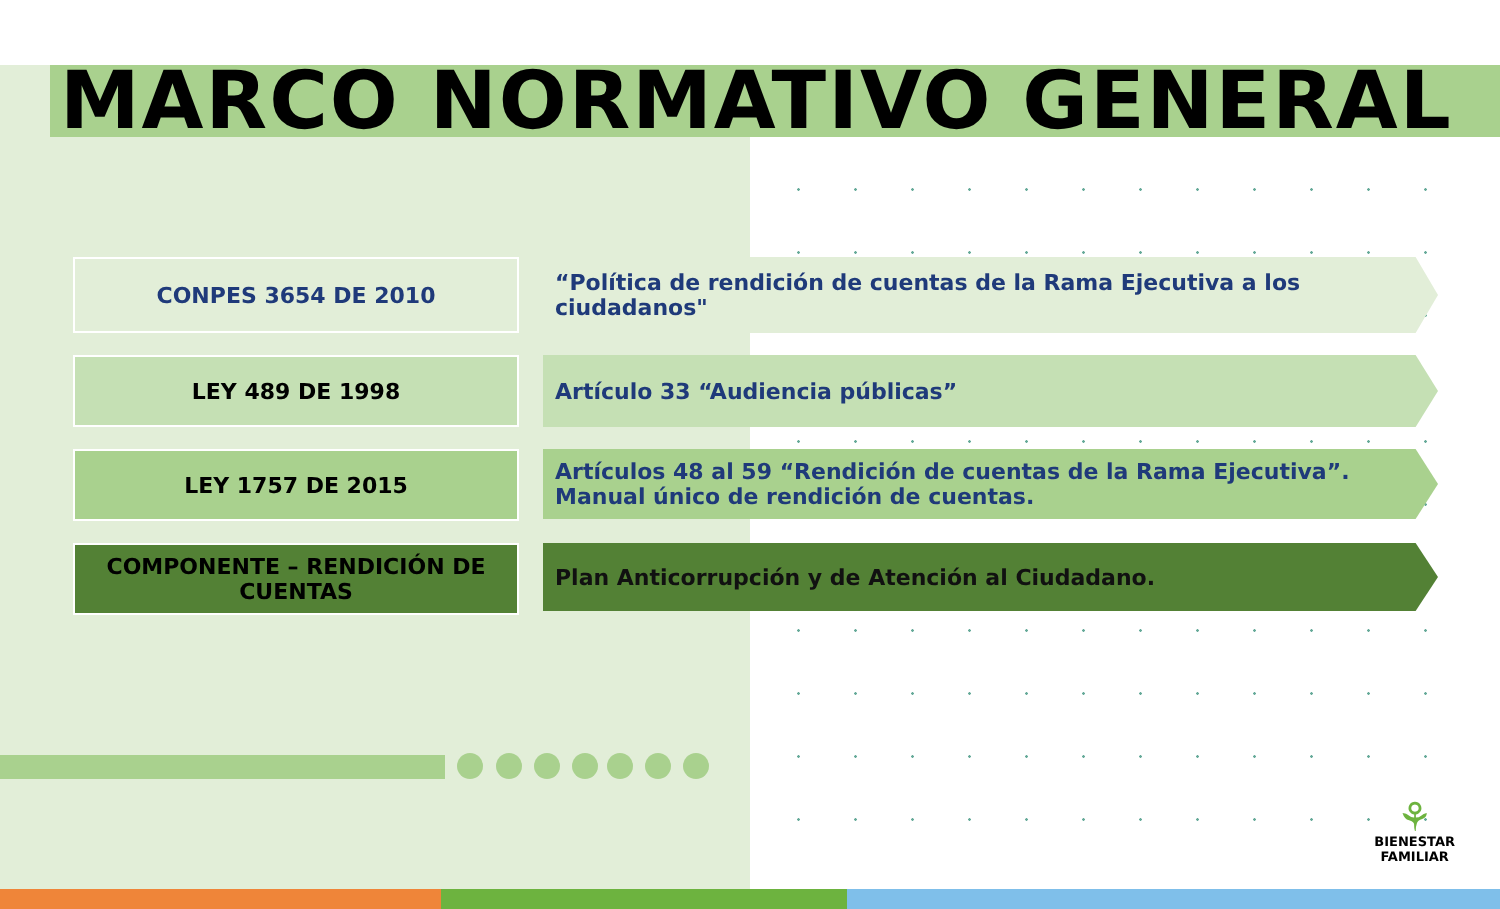MARCO NORMATIVO GENERAL
CONPES 3654 DE 2010 “Política de rendición de cuentas de la Rama Ejecutiva a los ciudadanos"
LEY 489 DE 1998 Artículo 33 “Audiencia públicas”
LEY 1757 DE 2015
Artículos 48 al 59 “Rendición de cuentas de la Rama Ejecutiva”. Manual único de rendición de cuentas.
COMPONENTE – RENDICIÓN DE CUENTAS
Plan Anticorrupción y de Atención al Ciudadano.
⚘
BIENESTAR
FAMILIAR